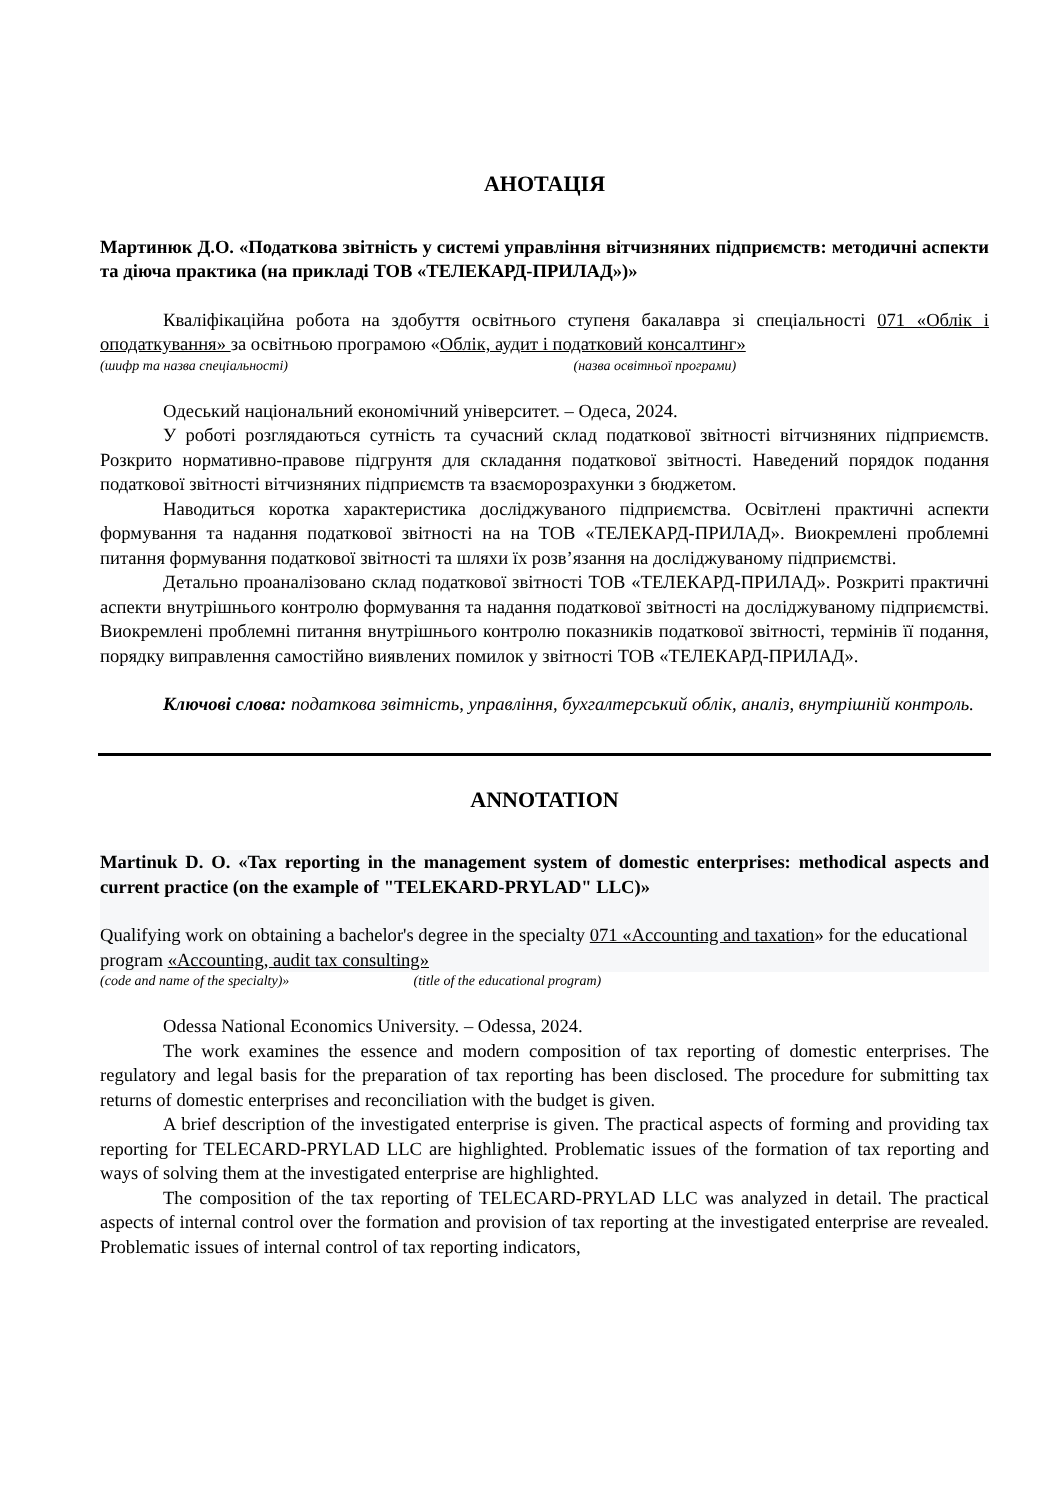АНОТАЦІЯ
Мартинюк Д.О. «Податкова звітність у системі управління вітчизняних підприємств: методичні аспекти та діюча практика (на прикладі ТОВ «ТЕЛЕКАРД-ПРИЛАД»)»
Кваліфікаційна робота на здобуття освітнього ступеня бакалавра зі спеціальності 071 «Облік і оподаткування» за освітньою програмою «Облік, аудит і податковий консалтинг»
(шифр та назва спеціальності) (назва освітньої програми)
Одеський національний економічний університет. – Одеса, 2024.
У роботі розглядаються сутність та сучасний склад податкової звітності вітчизняних підприємств. Розкрито нормативно-правове підгрунтя для складання податкової звітності. Наведений порядок подання податкової звітності вітчизняних підприємств та взаєморозрахунки з бюджетом.
Наводиться коротка характеристика досліджуваного підприємства. Освітлені практичні аспекти формування та надання податкової звітності на на ТОВ «ТЕЛЕКАРД-ПРИЛАД». Виокремлені проблемні питання формування податкової звітності та шляхи їх розв’язання на досліджуваному підприємстві.
Детально проаналізовано склад податкової звітності ТОВ «ТЕЛЕКАРД-ПРИЛАД». Розкриті практичні аспекти внутрішнього контролю формування та надання податкової звітності на досліджуваному підприємстві. Виокремлені проблемні питання внутрішнього контролю показників податкової звітності, термінів її подання, порядку виправлення самостійно виявлених помилок у звітності ТОВ «ТЕЛЕКАРД-ПРИЛАД».
Ключові слова: податкова звітність, управління, бухгалтерський облік, аналіз, внутрішній контроль.
ANNOTATION
Martinuk D. O. «Tax reporting in the management system of domestic enterprises: methodical aspects and current practice (on the example of "TELEKARD-PRYLAD" LLC)»
Qualifying work on obtaining a bachelor's degree in the specialty 071 «Accounting and taxation» for the educational program «Accounting, audit tax consulting»
(code and name of the specialty)» (title of the educational program)
Odessa National Economics University. – Odessa, 2024.
The work examines the essence and modern composition of tax reporting of domestic enterprises. The regulatory and legal basis for the preparation of tax reporting has been disclosed. The procedure for submitting tax returns of domestic enterprises and reconciliation with the budget is given.
A brief description of the investigated enterprise is given. The practical aspects of forming and providing tax reporting for TELECARD-PRYLAD LLC are highlighted. Problematic issues of the formation of tax reporting and ways of solving them at the investigated enterprise are highlighted.
The composition of the tax reporting of TELECARD-PRYLAD LLC was analyzed in detail. The practical aspects of internal control over the formation and provision of tax reporting at the investigated enterprise are revealed. Problematic issues of internal control of tax reporting indicators,